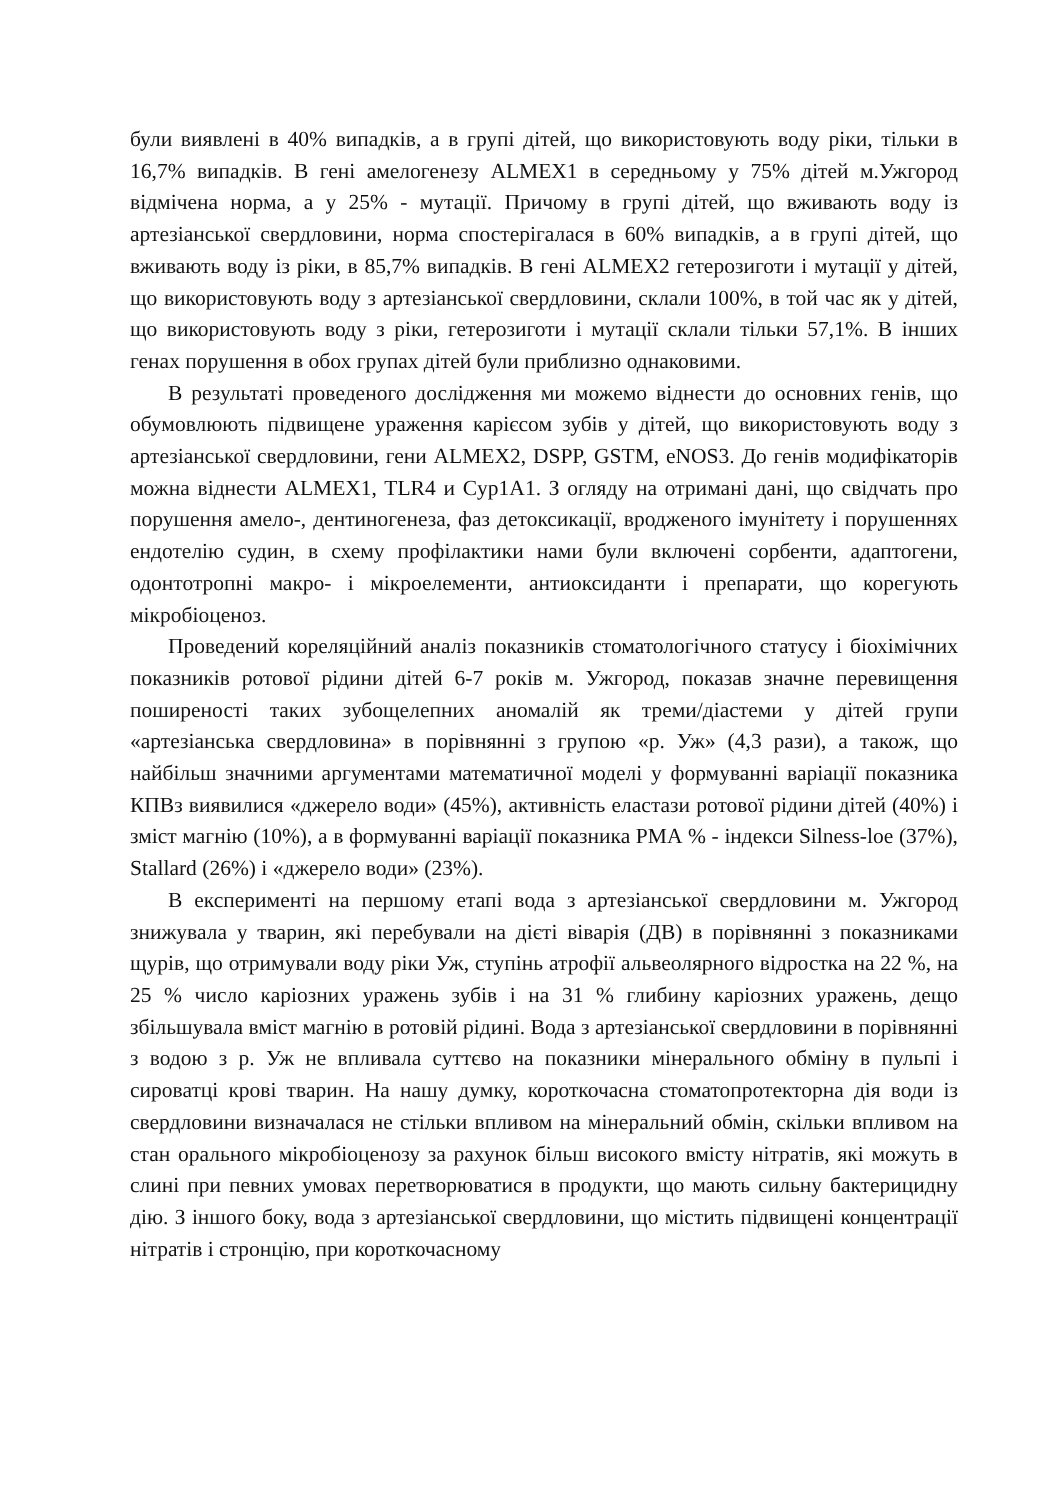були виявлені в 40% випадків, а в групі дітей, що використовують воду ріки, тільки в 16,7% випадків. В гені амелогенезу ALMEX1 в середньому у 75% дітей м.Ужгород відмічена норма, а у 25% - мутації. Причому в групі дітей, що вживають воду із артезіанської свердловини, норма спостерігалася в 60% випадків, а в групі дітей, що вживають воду із ріки, в 85,7% випадків. В гені ALMEX2 гетерозиготи і мутації у дітей, що використовують воду з артезіанської свердловини, склали 100%, в той час як у дітей, що використовують воду з ріки, гетерозиготи і мутації склали тільки 57,1%. В інших генах порушення в обох групах дітей були приблизно однаковими.
В результаті проведеного дослідження ми можемо віднести до основних генів, що обумовлюють підвищене ураження карієсом зубів у дітей, що використовують воду з артезіанської свердловини, гени ALMEX2, DSPP, GSTM, eNOS3. До генів модифікаторів можна віднести ALMEX1, TLR4 и Cyp1A1. З огляду на отримані дані, що свідчать про порушення амело-, дентиногенеза, фаз детоксикації, вродженого імунітету і порушеннях ендотелію судин, в схему профілактики нами були включені сорбенти, адаптогени, одонтотропні макро- і мікроелементи, антиоксиданти і препарати, що корегують мікробіоценоз.
Проведений кореляційний аналіз показників стоматологічного статусу і біохімічних показників ротової рідини дітей 6-7 років м. Ужгород, показав значне перевищення поширеності таких зубощелепних аномалій як треми/діастеми у дітей групи «артезіанська свердловина» в порівнянні з групою «р. Уж» (4,3 рази), а також, що найбільш значними аргументами математичної моделі у формуванні варіації показника КПВз виявилися «джерело води» (45%), активність еластази ротової рідини дітей (40%) і зміст магнію (10%), а в формуванні варіації показника РМА % - індекси Silness-loe (37%), Stallard (26%) і «джерело води» (23%).
В експерименті на першому етапі вода з артезіанської свердловини м. Ужгород знижувала у тварин, які перебували на дієті віварія (ДВ) в порівнянні з показниками щурів, що отримували воду ріки Уж, ступінь атрофії альвеолярного відростка на 22 %, на 25 % число каріозних уражень зубів і на 31 % глибину каріозних уражень, дещо збільшувала вміст магнію в ротовій рідині. Вода з артезіанської свердловини в порівнянні з водою з р. Уж не впливала суттєво на показники мінерального обміну в пульпі і сироватці крові тварин. На нашу думку, короткочасна стоматопротекторна дія води із свердловини визначалася не стільки впливом на мінеральний обмін, скільки впливом на стан орального мікробіоценозу за рахунок більш високого вмісту нітратів, які можуть в слині при певних умовах перетворюватися в продукти, що мають сильну бактерицидну дію. З іншого боку, вода з артезіанської свердловини, що містить підвищені концентрації нітратів і стронцію, при короткочасному